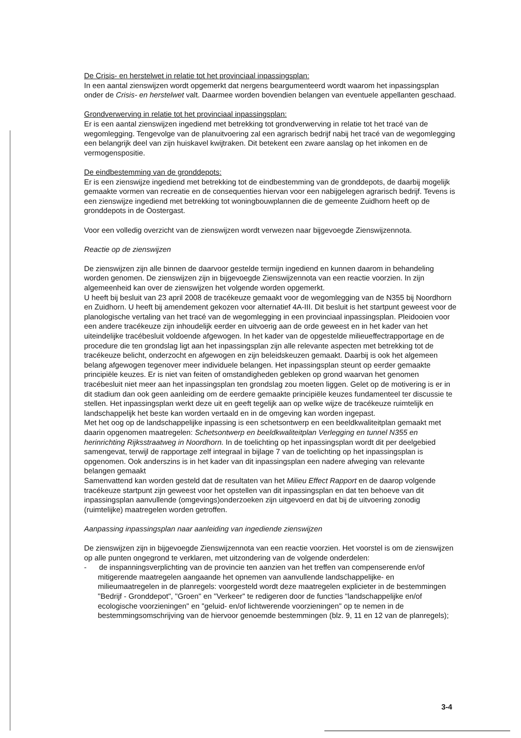De Crisis- en herstelwet in relatie tot het provinciaal inpassingsplan:
In een aantal zienswijzen wordt opgemerkt dat nergens beargumenteerd wordt waarom het inpassingsplan onder de Crisis- en herstelwet valt. Daarmee worden bovendien belangen van eventuele appellanten geschaad.
Grondverwerving in relatie tot het provinciaal inpassingsplan:
Er is een aantal zienswijzen ingediend met betrekking tot grondverwerving in relatie tot het tracé van de wegomlegging. Tengevolge van de planuitvoering zal een agrarisch bedrijf nabij het tracé van de wegomlegging een belangrijk deel van zijn huiskavel kwijtraken. Dit betekent een zware aanslag op het inkomen en de vermogenspositie.
De eindbestemming van de gronddepots:
Er is een zienswijze ingediend met betrekking tot de eindbestemming van de gronddepots, de daarbij mogelijk gemaakte vormen van recreatie en de consequenties hiervan voor een nabijgelegen agrarisch bedrijf. Tevens is een zienswijze ingediend met betrekking tot woningbouwplannen die de gemeente Zuidhorn heeft op de gronddepots in de Oostergast.
Voor een volledig overzicht van de zienswijzen wordt verwezen naar bijgevoegde Zienswijzennota.
Reactie op de zienswijzen
De zienswijzen zijn alle binnen de daarvoor gestelde termijn ingediend en kunnen daarom in behandeling worden genomen. De zienswijzen zijn in bijgevoegde Zienswijzennota van een reactie voorzien. In zijn algemeenheid kan over de zienswijzen het volgende worden opgemerkt.
U heeft bij besluit van 23 april 2008 de tracékeuze gemaakt voor de wegomlegging van de N355 bij Noordhorn en Zuidhorn. U heeft bij amendement gekozen voor alternatief 4A-III. Dit besluit is het startpunt geweest voor de planologische vertaling van het tracé van de wegomlegging in een provinciaal inpassingsplan. Pleidooien voor een andere tracékeuze zijn inhoudelijk eerder en uitvoerig aan de orde geweest en in het kader van het uiteindelijke tracébesluit voldoende afgewogen. In het kader van de opgestelde milieueffectrapportage en de procedure die ten grondslag ligt aan het inpassingsplan zijn alle relevante aspecten met betrekking tot de tracékeuze belicht, onderzocht en afgewogen en zijn beleidskeuzen gemaakt. Daarbij is ook het algemeen belang afgewogen tegenover meer individuele belangen. Het inpassingsplan steunt op eerder gemaakte principiële keuzes. Er is niet van feiten of omstandigheden gebleken op grond waarvan het genomen tracébesluit niet meer aan het inpassingsplan ten grondslag zou moeten liggen. Gelet op de motivering is er in dit stadium dan ook geen aanleiding om de eerdere gemaakte principiële keuzes fundamenteel ter discussie te stellen. Het inpassingsplan werkt deze uit en geeft tegelijk aan op welke wijze de tracékeuze ruimtelijk en landschappelijk het beste kan worden vertaald en in de omgeving kan worden ingepast.
Met het oog op de landschappelijke inpassing is een schetsontwerp en een beeldkwaliteitplan gemaakt met daarin opgenomen maatregelen: Schetsontwerp en beeldkwaliteitplan Verlegging en tunnel N355 en herinrichting Rijksstraatweg in Noordhorn. In de toelichting op het inpassingsplan wordt dit per deelgebied samengevat, terwijl de rapportage zelf integraal in bijlage 7 van de toelichting op het inpassingsplan is opgenomen. Ook anderszins is in het kader van dit inpassingsplan een nadere afweging van relevante belangen gemaakt
Samenvattend kan worden gesteld dat de resultaten van het Milieu Effect Rapport en de daarop volgende tracékeuze startpunt zijn geweest voor het opstellen van dit inpassingsplan en dat ten behoeve van dit inpassingsplan aanvullende (omgevings)onderzoeken zijn uitgevoerd en dat bij de uitvoering zonodig (ruimtelijke) maatregelen worden getroffen.
Aanpassing inpassingsplan naar aanleiding van ingediende zienswijzen
De zienswijzen zijn in bijgevoegde Zienswijzennota van een reactie voorzien. Het voorstel is om de zienswijzen op alle punten ongegrond te verklaren, met uitzondering van de volgende onderdelen:
- de inspanningsverplichting van de provincie ten aanzien van het treffen van compenserende en/of mitigerende maatregelen aangaande het opnemen van aanvullende landschappelijke- en milieumaatregelen in de planregels: voorgesteld wordt deze maatregelen explicieter in de bestemmingen "Bedrijf - Gronddepot", "Groen" en "Verkeer" te redigeren door de functies "landschappelijke en/of ecologische voorzieningen" en "geluid- en/of lichtwerende voorzieningen" op te nemen in de bestemmingsomschrijving van de hiervoor genoemde bestemmingen (blz. 9, 11 en 12 van de planregels);
3-4